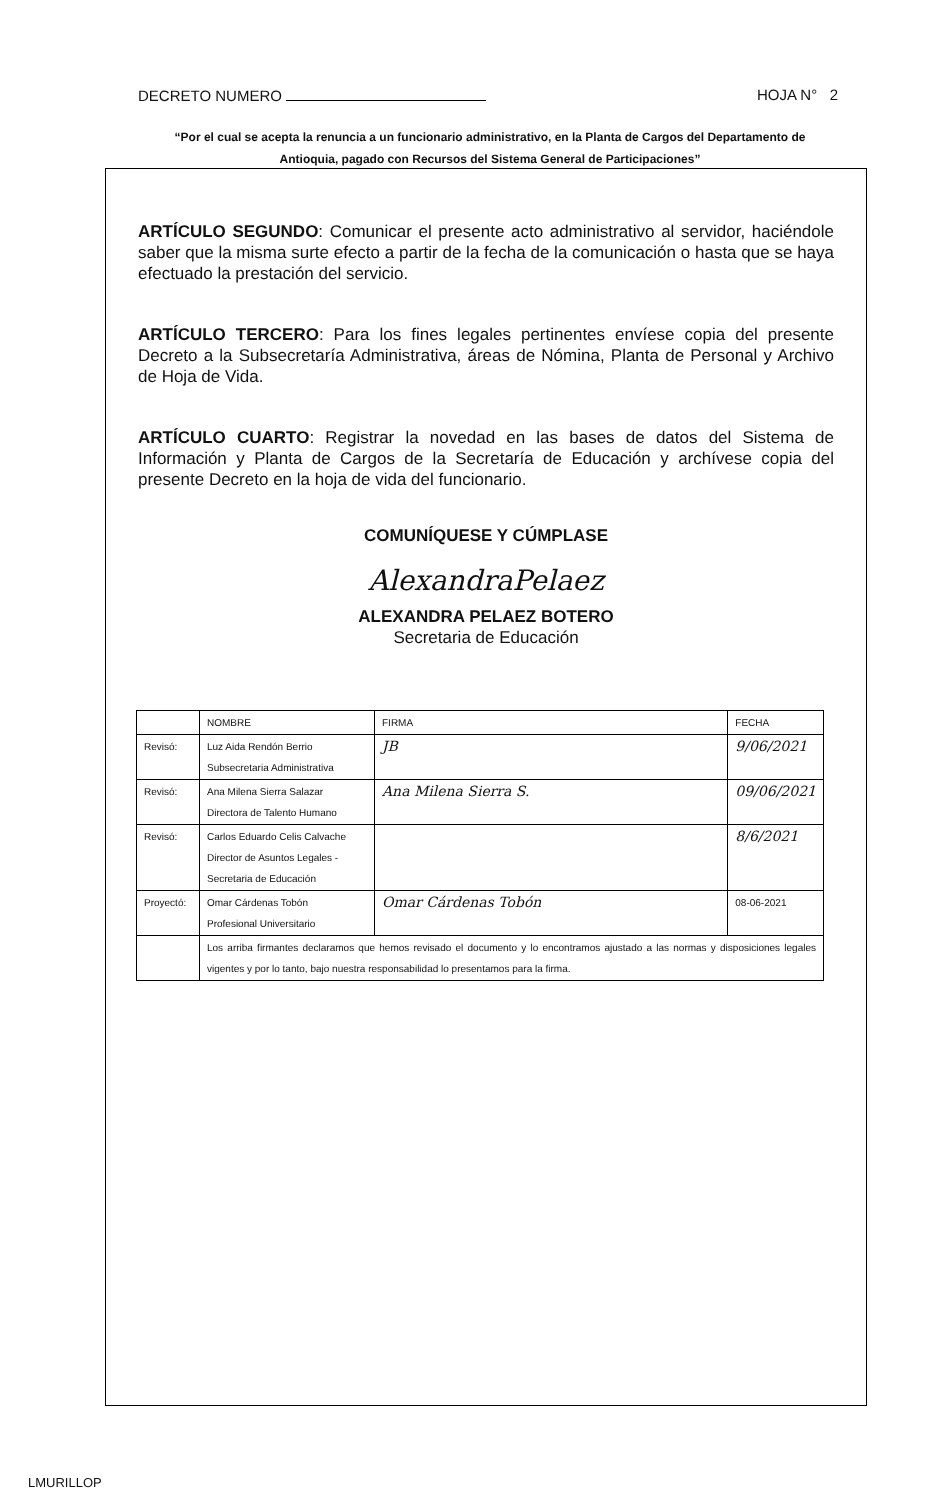DECRETO NUMERO HOJA N° 2
“Por el cual se acepta la renuncia a un funcionario administrativo, en la Planta de Cargos del Departamento de Antioquia, pagado con Recursos del Sistema General de Participaciones”
ARTÍCULO SEGUNDO: Comunicar el presente acto administrativo al servidor, haciéndole saber que la misma surte efecto a partir de la fecha de la comunicación o hasta que se haya efectuado la prestación del servicio.
ARTÍCULO TERCERO: Para los fines legales pertinentes envíese copia del presente Decreto a la Subsecretaría Administrativa, áreas de Nómina, Planta de Personal y Archivo de Hoja de Vida.
ARTÍCULO CUARTO: Registrar la novedad en las bases de datos del Sistema de Información y Planta de Cargos de la Secretaría de Educación y archívese copia del presente Decreto en la hoja de vida del funcionario.
COMUNÍQUESE Y CÚMPLASE
AlexandraPelaez
ALEXANDRA PELAEZ BOTERO
Secretaria de Educación
| | NOMBRE | FIRMA | FECHA |
| --- | --- | --- | --- |
| Revisó: | Luz Aida Rendón Berrio Subsecretaria Administrativa | JB | 9/06/2021 |
| Revisó: | Ana Milena Sierra Salazar Directora de Talento Humano | Ana Milena Sierra S. | 09/06/2021 |
| Revisó: | Carlos Eduardo Celis Calvache Director de Asuntos Legales - Secretaria de Educación | | 8/6/2021 |
| Proyectó: | Omar Cárdenas Tobón Profesional Universitario | Omar Cárdenas Tobón | 08-06-2021 |
| | Los arriba firmantes declaramos que hemos revisado el documento y lo encontramos ajustado a las normas y disposiciones legales vigentes y por lo tanto, bajo nuestra responsabilidad lo presentamos para la firma. | | |
LMURILLOP